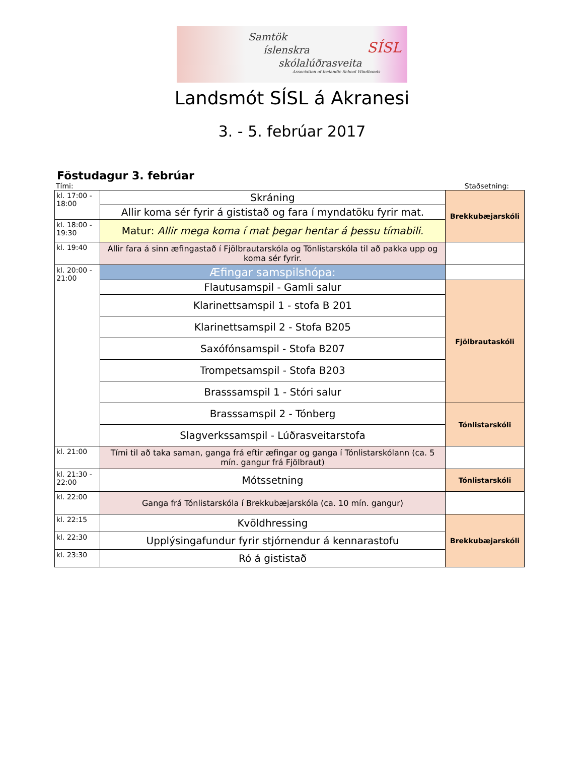Samtök
íslenskra
skólalúðrasveita
SÍSL
Association of Icelandic School Windbands
Landsmót SÍSL á Akranesi
3. - 5. febrúar 2017
Föstudagur 3. febrúar
Tími: Staðsetning:
| kl. 17:00 - 18:00 | Skráning | Brekkubæjarskóli |
| | Allir koma sér fyrir á gististað og fara í myndatöku fyrir mat. | |
| kl. 18:00 - 19:30 | Matur: Allir mega koma í mat þegar hentar á þessu tímabili. | |
| kl. 19:40 | Allir fara á sinn æfingastað í Fjölbrautarskóla og Tónlistarskóla til að pakka upp og koma sér fyrir. | |
| kl. 20:00 - 21:00 | Æfingar samspilshópa: | |
| | Flautusamspil - Gamli salur | Fjölbrautaskóli |
| | Klarinettsamspil 1 - stofa B 201 | |
| | Klarinettsamspil 2 - Stofa B205 | |
| | Saxófónsamspil - Stofa B207 | |
| | Trompetsamspil - Stofa B203 | |
| | Brasssamspil 1 - Stóri salur | |
| | Brasssamspil 2 - Tónberg | Tónlistarskóli |
| | Slagverkssamspil - Lúðrasveitarstofa | |
| kl. 21:00 | Tími til að taka saman, ganga frá eftir æfingar og ganga í Tónlistarskólann (ca. 5 mín. gangur frá Fjölbraut) | |
| kl. 21:30 - 22:00 | Mótssetning | Tónlistarskóli |
| kl. 22:00 | Ganga frá Tónlistarskóla í Brekkubæjarskóla (ca. 10 mín. gangur) | |
| kl. 22:15 | Kvöldhressing | Brekkubæjarskóli |
| kl. 22:30 | Upplýsingafundur fyrir stjórnendur á kennarastofu | |
| kl. 23:30 | Ró á gististað | |